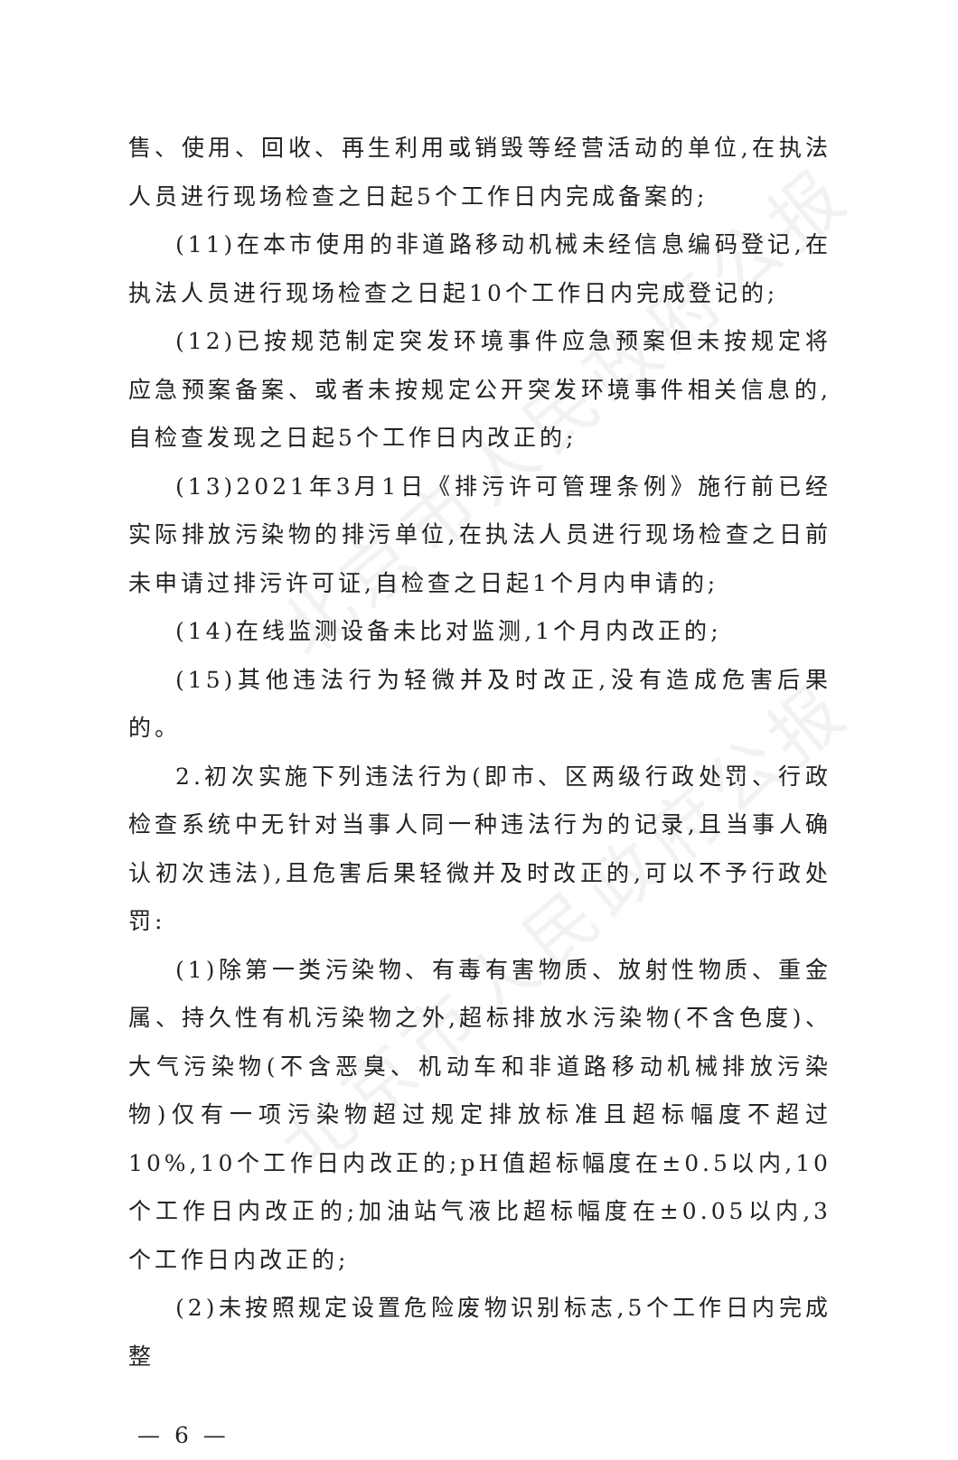北京市人民政府公报
北京市人民政府公报
售、使用、回收、再生利用或销毁等经营活动的单位,在执法人员进行现场检查之日起5个工作日内完成备案的;
(11)在本市使用的非道路移动机械未经信息编码登记,在执法人员进行现场检查之日起10个工作日内完成登记的;
(12)已按规范制定突发环境事件应急预案但未按规定将应急预案备案、或者未按规定公开突发环境事件相关信息的,自检查发现之日起5个工作日内改正的;
(13)2021年3月1日《排污许可管理条例》施行前已经实际排放污染物的排污单位,在执法人员进行现场检查之日前未申请过排污许可证,自检查之日起1个月内申请的;
(14)在线监测设备未比对监测,1个月内改正的;
(15)其他违法行为轻微并及时改正,没有造成危害后果的。
2.初次实施下列违法行为(即市、区两级行政处罚、行政检查系统中无针对当事人同一种违法行为的记录,且当事人确认初次违法),且危害后果轻微并及时改正的,可以不予行政处罚:
(1)除第一类污染物、有毒有害物质、放射性物质、重金属、持久性有机污染物之外,超标排放水污染物(不含色度)、大气污染物(不含恶臭、机动车和非道路移动机械排放污染物)仅有一项污染物超过规定排放标准且超标幅度不超过10%,10个工作日内改正的;pH值超标幅度在±0.5以内,10个工作日内改正的;加油站气液比超标幅度在±0.05以内,3个工作日内改正的;
(2)未按照规定设置危险废物识别标志,5个工作日内完成整
— 6 —